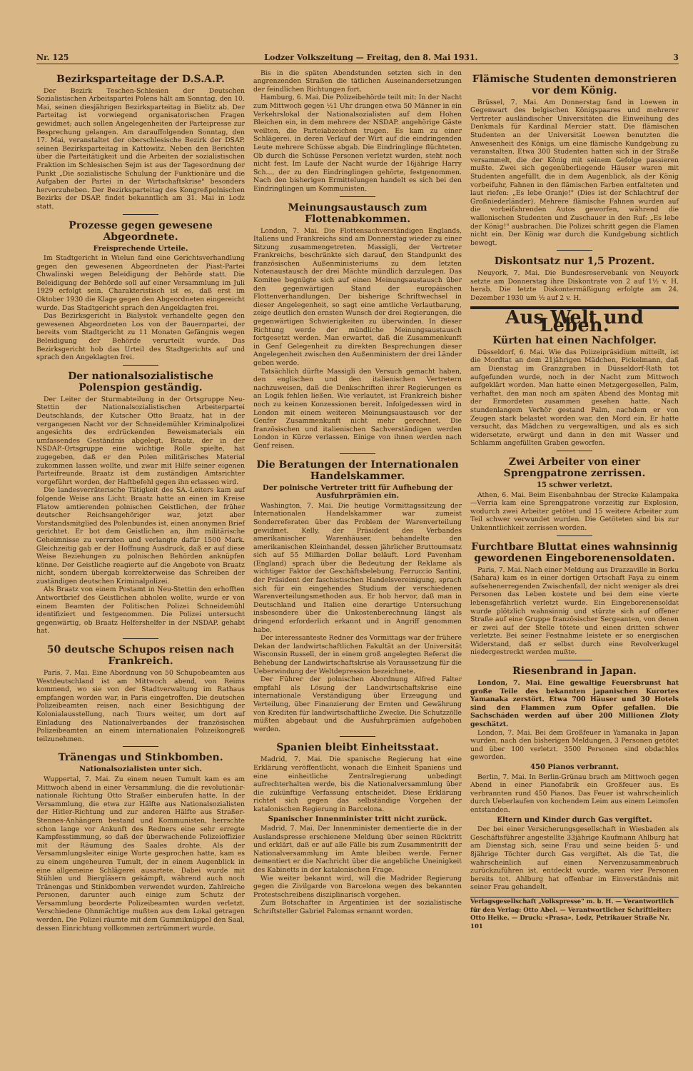Nr. 125 Lodzer Volkszeitung — Freitag, den 8. Mai 1931. 3
Bezirksparteitage der D.S.A.P.
Der Bezirk Teschen-Schlesien der Deutschen Sozialistischen Arbeitspartei Polens hält am Sonntag, den 10. Mai, seinen diesjährigen Bezirksparteitag in Bielitz ab. Der Parteitag ist vorwiegend organisatorischen Fragen gewidmet; auch sollen Angelegenheiten der Parteipresse zur Besprechung gelangen. Am darauffolgenden Sonntag, den 17. Mai, veranstaltet der oberschlesische Bezirk der DSAP. seinen Bezirksparteitag in Kattowitz. Neben den Berichten über die Parteitätigkeit und die Arbeiten der sozialistischen Fraktion im Schlesischen Sejm ist aus der Tagesordnung der Punkt „Die sozialistische Schulung der Funktionäre und die Aufgaben der Partei in der Wirtschaftskrise" besonders hervorzuheben. Der Bezirksparteitag des Kongreßpolnischen Bezirks der DSAP. findet bekanntlich am 31. Mai in Lodz statt.
Prozesse gegen gewesene Abgeordnete.
Freisprechende Urteile.
Im Stadtgericht in Wielun fand eine Gerichtsverhandlung gegen den gewesenen Abgeordneten der Piast-Partei Chwalinski wegen Beleidigung der Behörde statt. Die Beleidigung der Behörde soll auf einer Versammlung im Juli 1929 erfolgt sein. Charakteristisch ist es, daß erst im Oktober 1930 die Klage gegen den Abgeordneten eingereicht wurde. Das Stadtgericht sprach den Angeklagten frei.
Das Bezirksgericht in Bialystok verhandelte gegen den gewesenen Abgeordneten Los von der Bauernpartei, der bereits vom Stadtgericht zu 11 Monaten Gefängnis wegen Beleidigung der Behörde verurteilt wurde. Das Bezirksgericht hob das Urteil des Stadtgerichts auf und sprach den Angeklagten frei.
Der nationalsozialistische Polenspion geständig.
Der Leiter der Sturmabteilung in der Ortsgruppe Neu-Stettin der Nationalsozialistischen Arbeiterpartei Deutschlands, der Kutscher Otto Braatz, hat in der vergangenen Nacht vor der Schneidemühler Kriminalpolizei angesichts des erdrückenden Beweismaterials ein umfassendes Geständnis abgelegt. Braatz, der in der NSDAP.-Ortsgruppe eine wichtige Rolle spielte, hat zugegeben, daß er den Polen militärisches Material zukommen lassen wollte, und zwar mit Hilfe seiner eigenen Parteifreunde. Braatz ist dem zuständigen Amtsrichter vorgeführt worden, der Haftbefehl gegen ihn erlassen wird.
Die landesverräterische Tätigkeit des SA.-Leiters kam auf folgende Weise ans Licht: Braatz hatte an einen im Kreise Flatow amtierenden polnischen Geistlichen, der früher deutscher Reichsangehöriger war, jetzt aber Vorstandsmitglied des Polenbundes ist, einen anonymen Brief gerichtet. Er bot dem Geistlichen an, ihm militärische Geheimnisse zu verraten und verlangte dafür 1500 Mark. Gleichzeitig gab er der Hoffnung Ausdruck, daß er auf diese Weise Beziehungen zu polnischen Behörden anknüpfen könne. Der Geistliche reagierte auf die Angebote von Braatz nicht, sondern übergab korrekterweise das Schreiben der zuständigen deutschen Kriminalpolizei.
Als Braatz von einem Postamt in Neu-Stettin den erhofften Antwortbrief des Geistlichen abholen wollte, wurde er von einem Beamten der Politischen Polizei Schneidemühl identifiziert und festgenommen. Die Polizei untersucht gegenwärtig, ob Braatz Helfershelfer in der NSDAP. gehabt hat.
50 deutsche Schupos reisen nach Frankreich.
Paris, 7. Mai. Eine Abordnung von 50 Schupobeamten aus Westdeutschland ist am Mittwoch abend, von Reims kommend, wo sie von der Stadtverwaltung im Rathaus empfangen worden war, in Paris eingetroffen. Die deutschen Polizeibeamten reisen, nach einer Besichtigung der Kolonialausstellung, nach Tours weiter, um dort auf Einladung des Nationalverbandes der französischen Polizeibeamten an einem internationalen Polizeikongreß teilzunehmen.
Tränengas und Stinkbomben.
Nationalsozialisten unter sich.
Wuppertal, 7. Mai. Zu einem neuen Tumult kam es am Mittwoch abend in einer Versammlung, die die revolutionär-nationale Richtung Otto Straßer einberufen hatte. In der Versammlung, die etwa zur Hälfte aus Nationalsozialisten der Hitler-Richtung und zur anderen Hälfte aus Straßer-Stennes-Anhängern bestand und Kommunisten, herrschte schon lange vor Ankunft des Redners eine sehr erregte Kampfesstimmung, so daß der überwachende Polizeioffizier mit der Räumung des Saales drohte. Als der Versammlungsleiter einige Worte gesprochen hatte, kam es zu einem ungeheuren Tumult, der in einem Augenblick in eine allgemeine Schlägerei ausartete. Dabei wurde mit Stühlen und Biergläsern gekämpft, während auch noch Tränengas und Stinkbomben verwendet wurden. Zahlreiche Personen, darunter auch einige zum Schutz der Versammlung beorderte Polizeibeamten wurden verletzt. Verschiedene Ohnmächtige mußten aus dem Lokal getragen werden. Die Polizei räumte mit dem Gummiknüppel den Saal, dessen Einrichtung vollkommen zertrümmert wurde.
Bis in die späten Abendstunden setzten sich in den angrenzenden Straßen die tätlichen Auseinandersetzungen der feindlichen Richtungen fort.
Hamburg, 6. Mai. Die Polizeibehörde teilt mit: In der Nacht zum Mittwoch gegen ½1 Uhr drangen etwa 50 Männer in ein Verkehrslokal der Nationalsozialisten auf dem Hohen Bleichen ein, in dem mehrere der NSDAP. angehörige Gäste weilten, die Parteiabzeichen trugen. Es kam zu einer Schlägerei, in deren Verlauf der Wirt auf die eindringenden Leute mehrere Schüsse abgab. Die Eindringlinge flüchteten. Ob durch die Schüsse Personen verletzt wurden, steht noch nicht fest. Im Laufe der Nacht wurde der 16jährige Harry Sch..., der zu den Eindringlingen gehörte, festgenommen. Nach den bisherigen Ermittelungen handelt es sich bei den Eindringlingen um Kommunisten.
Meinungsaustausch zum Flottenabkommen.
London, 7. Mai. Die Flottensachverständigen Englands, Italiens und Frankreichs sind am Donnerstag wieder zu einer Sitzung zusammengetreten. Massigli, der Vertreter Frankreichs, beschränkte sich darauf, den Standpunkt des französischen Außenministeriums zu dem letzten Notenaustausch der drei Mächte mündlich darzulegen. Das Komitee begnügte sich auf einen Meinungsaustausch über den gegenwärtigen Stand der europäischen Flottenverhandlungen. Der bisherige Schriftwechsel in dieser Angelegenheit, so sagt eine amtliche Verlautbarung, zeige deutlich den ernsten Wunsch der drei Regierungen, die gegenwärtigen Schwierigkeiten zu überwinden. In dieser Richtung werde der mündliche Meinungsaustausch fortgesetzt werden. Man erwartet, daß die Zusammenkunft in Genf Gelegenheit zu direkten Besprechungen dieser Angelegenheit zwischen den Außenministern der drei Länder geben werde.
Tatsächlich dürfte Massigli den Versuch gemacht haben, den englischen und den italienischen Vertretern nachzuweisen, daß die Denkschriften ihrer Regierungen es an Logik fehlen ließen. Wie verlautet, ist Frankreich bisher noch zu keinen Konzessionen bereit. Infolgedessen wird in London mit einem weiteren Meinungsaustausch vor der Genfer Zusammenkunft nicht mehr gerechnet. Die französischen und italienischen Sachverständigen werden London in Kürze verlassen. Einige von ihnen werden nach Genf reisen.
Die Beratungen der Internationalen Handelskammer.
Der polnische Vertreter tritt für Aufhebung der Ausfuhrprämien ein.
Washington, 7. Mai. Die heutige Vormittagssitzung der Internationalen Handelskammer war zumeist Sonderreferaten über das Problem der Warenverteilung gewidmet. Kelly, der Präsident des Verbandes amerikanischer Warenhäuser, behandelte den amerikanischen Kleinhandel, dessen jährlicher Bruttoumsatz sich auf 55 Milliarden Dollar beläuft. Lord Pavenham (England) sprach über die Bedeutung der Reklame als wichtiger Faktor der Geschäftsbelebung. Ferruccio Santini, der Präsident der faschistischen Handelsvereinigung, sprach sich für ein eingehendes Studium der verschiedenen Warenverteilungsmethoden aus. Er hob hervor, daß man in Deutschland und Italien eine derartige Untersuchung insbesondere über die Unkostenberechnung längst als dringend erforderlich erkannt und in Angriff genommen habe.
Der interessanteste Redner des Vormittags war der frühere Dekan der landwirtschaftlichen Fakultät an der Universität Wisconsin Russell, der in einem groß angelegten Referat die Behebung der Landwirtschaftskrise als Voraussetzung für die Ueberwindung der Weltdepression bezeichnete.
Der Führer der polnischen Abordnung Alfred Falter empfahl als Lösung der Landwirtschaftskrise eine internationale Verständigung über Erzeugung und Verteilung, über Finanzierung der Ernten und Gewährung von Krediten für landwirtschaftliche Zwecke. Die Schutzzölle müßten abgebaut und die Ausfuhrprämien aufgehoben werden.
Spanien bleibt Einheitsstaat.
Madrid, 7. Mai. Die spanische Regierung hat eine Erklärung veröffentlicht, wonach die Einheit Spaniens und eine einheitliche Zentralregierung unbedingt aufrechterhalten werde, bis die Nationalversammlung über die zukünftige Verfassung entscheidet. Diese Erklärung richtet sich gegen das selbständige Vorgehen der katalonischen Regierung in Barcelona.
Spanischer Innenminister tritt nicht zurück.
Madrid, 7. Mai. Der Innenminister dementierte die in der Auslandspresse erschienene Meldung über seinen Rücktritt und erklärt, daß er auf alle Fälle bis zum Zusammentritt der Nationalversammlung im Amte bleiben werde. Ferner dementiert er die Nachricht über die angebliche Uneinigkeit des Kabinetts in der katalonischen Frage.
Wie weiter bekannt wird, will die Madrider Regierung gegen die Zivilgarde von Barcelona wegen des bekannten Protestschreibens disziplinarisch vorgehen.
Zum Botschafter in Argentinien ist der sozialistische Schriftsteller Gabriel Palomas ernannt worden.
Flämische Studenten demonstrieren vor dem König.
Brüssel, 7. Mai. Am Donnerstag fand in Loewen in Gegenwart des belgischen Königspaares und mehrerer Vertreter ausländischer Universitäten die Einweihung des Denkmals für Kardinal Mercier statt. Die flämischen Studenten an der Universität Loewen benutzten die Anwesenheit des Königs, um eine flämische Kundgebung zu veranstalten. Etwa 300 Studenten hatten sich in der Straße versammelt, die der König mit seinem Gefolge passieren mußte. Zwei sich gegenüberliegende Häuser waren mit Studenten angefüllt, die in dem Augenblick, als der König vorbeifuhr, Fahnen in den flämischen Farben entfalteten und laut riefen: „Es lebe Oranje!" (Dies ist der Schlachtruf der Großniederländer). Mehrere flämische Fahnen wurden auf die vorbeifahrenden Autos geworfen, während die wallonischen Studenten und Zuschauer in den Ruf: „Es lebe der König!" ausbrachen. Die Polizei schritt gegen die Flamen nicht ein. Der König war durch die Kundgebung sichtlich bewegt.
Diskontsatz nur 1,5 Prozent.
Neuyork, 7. Mai. Die Bundesreservebank von Neuyork setzte am Donnerstag ihre Diskontrate von 2 auf 1½ v. H. herab. Die letzte Diskontermäßigung erfolgte am 24. Dezember 1930 um ½ auf 2 v. H.
Aus Welt und Leben.
Kürten hat einen Nachfolger.
Düsseldorf, 6. Mai. Wie das Polizeipräsidium mitteilt, ist die Mordtat an dem 21jährigen Mädchen, Pickelmann, daß am Dienstag im Granzgraben in Düsseldorf-Rath tot aufgefunden wurde, noch in der Nacht zum Mittwoch aufgeklärt worden. Man hatte einen Metzgergesellen, Palm, verhaftet, den man noch am späten Abend des Montag mit der Ermordeten zusammen gesehen hatte. Nach stundenlangem Verhör gestand Palm, nachdem er von Zeugen stark belastet worden war, den Mord ein. Er hatte versucht, das Mädchen zu vergewaltigen, und als es sich widersetzte, erwürgt und dann in den mit Wasser und Schlamm angefüllten Graben geworfen.
Zwei Arbeiter von einer Sprengpatrone zerrissen.
15 schwer verletzt.
Athen, 6. Mai. Beim Eisenbahnbau der Strecke Kalampaka—Verria kam eine Sprengpatrone vorzeitig zur Explosion, wodurch zwei Arbeiter getötet und 15 weitere Arbeiter zum Teil schwer verwundet wurden. Die Getöteten sind bis zur Unkenntlichkeit zerrissen worden.
Furchtbare Bluttat eines wahnsinnig gewordenen Eingeborenensoldaten.
Paris, 7. Mai. Nach einer Meldung aus Drazzaville in Borku (Sahara) kam es in einer dortigen Ortschaft Faya zu einem aufsehenerregenden Zwischenfall, der nicht weniger als drei Personen das Leben kostete und bei dem eine vierte lebensgefährlich verletzt wurde. Ein Eingeborenensoldat wurde plötzlich wahnsinnig und stürzte sich auf offener Straße auf eine Gruppe französischer Sergeanten, von denen er zwei auf der Stelle tötete und einen dritten schwer verletzte. Bei seiner Festnahme leistete er so energischen Widerstand, daß er selbst durch eine Revolverkugel niedergestreckt werden mußte.
Riesenbrand in Japan.
London, 7. Mai. Eine gewaltige Feuersbrunst hat große Teile des bekannten japanischen Kurortes Yamanaka zerstört. Etwa 700 Häuser und 30 Hotels sind den Flammen zum Opfer gefallen. Die Sachschäden werden auf über 200 Millionen Zloty geschätzt.
London, 7. Mai. Bei dem Großfeuer in Yamanaka in Japan wurden, nach den bisherigen Meldungen, 3 Personen getötet und über 100 verletzt. 3500 Personen sind obdachlos geworden.
450 Pianos verbrannt.
Berlin, 7. Mai. In Berlin-Grünau brach am Mittwoch gegen Abend in einer Pianofabrik ein Großfeuer aus. Es verbrannten rund 450 Pianos. Das Feuer ist wahrscheinlich durch Ueberlaufen von kochendem Leim aus einem Leimofen entstanden.
Eltern und Kinder durch Gas vergiftet.
Der bei einer Versicherungsgesellschaft in Wiesbaden als Geschäftsführer angestellte 33jährige Kaufmann Ahlburg hat am Dienstag sich, seine Frau und seine beiden 5- und 8jährige Töchter durch Gas vergiftet. Als die Tat, die wahrscheinlich auf einen Nervenzusammenbruch zurückzuführen ist, entdeckt wurde, waren vier Personen bereits tot. Ahlburg hat offenbar im Einverständnis mit seiner Frau gehandelt.
Verlagsgesellschaft „Volkspresse" m. b. H. — Verantwortlich für den Verlag: Otto Abel. — Verantwortlicher Schriftleiter: Otto Heike. — Druck: «Prasa», Lodz, Petrikauer Straße Nr. 101